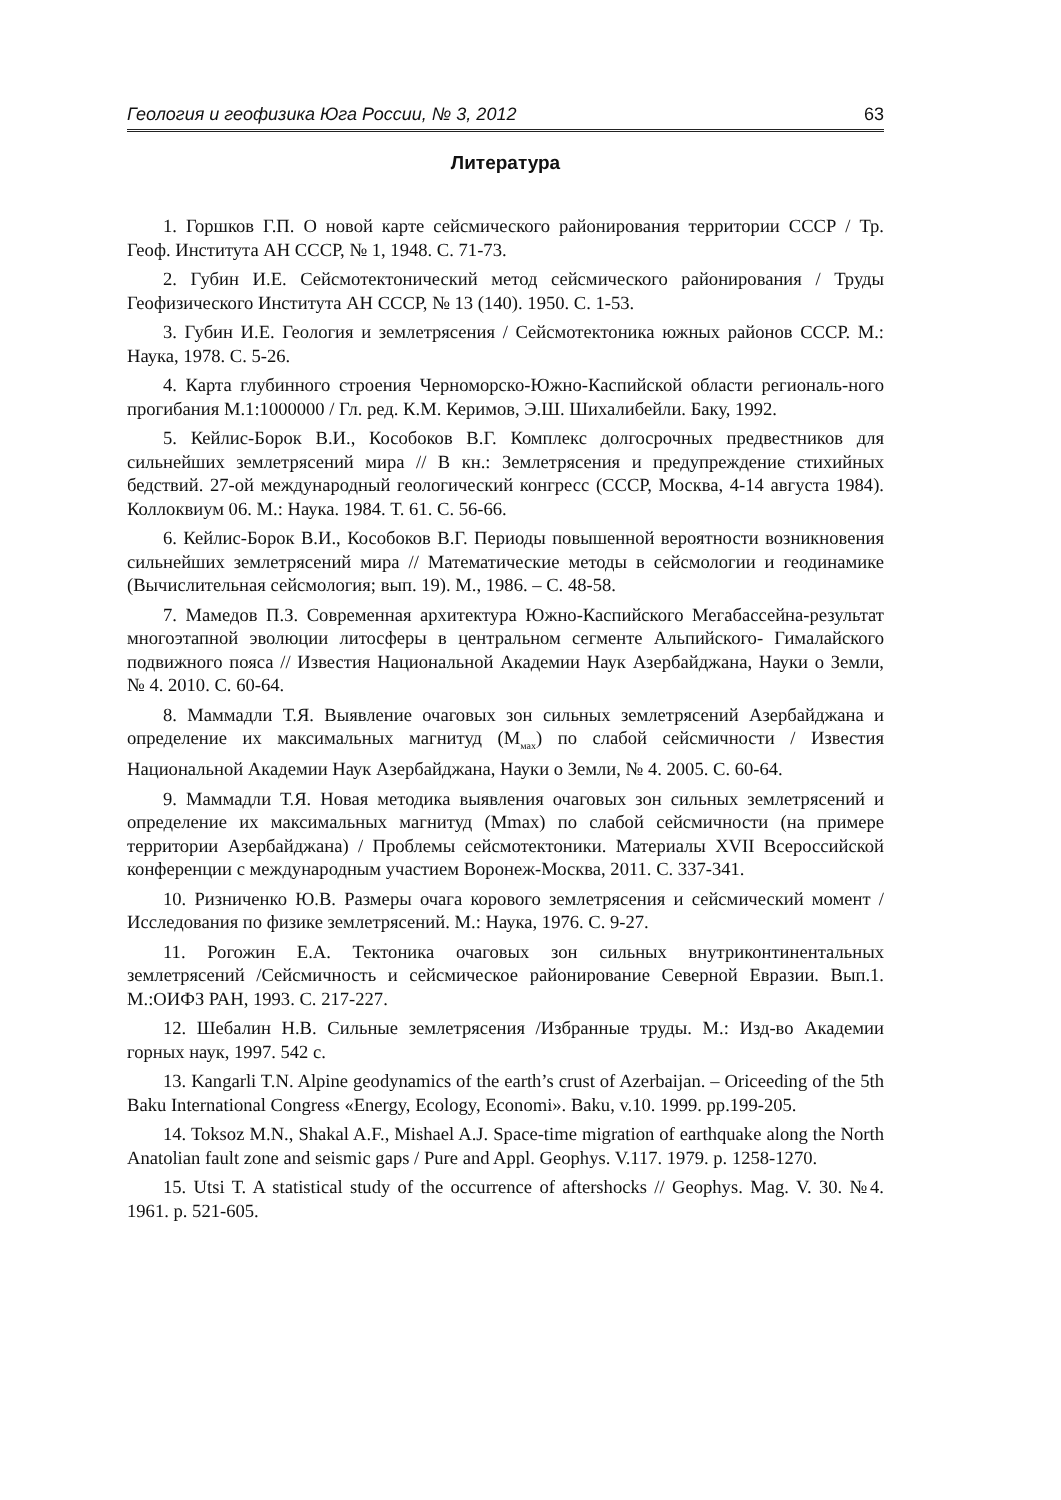Геология и геофизика Юга России, № 3, 2012 63
Литература
1. Горшков Г.П. О новой карте сейсмического районирования территории СССР / Тр. Геоф. Института АН СССР, № 1, 1948. С. 71-73.
2. Губин И.Е. Сейсмотектонический метод сейсмического районирования / Труды Геофизического Института АН СССР, № 13 (140). 1950. С. 1-53.
3. Губин И.Е. Геология и землетрясения / Сейсмотектоника южных районов СССР. М.: Наука, 1978. С. 5-26.
4. Карта глубинного строения Черноморско-Южно-Каспийской области региональ-ного прогибания М.1:1000000 / Гл. ред. К.М. Керимов, Э.Ш. Шихалибейли. Баку, 1992.
5. Кейлис-Борок В.И., Кособоков В.Г. Комплекс долгосрочных предвестников для сильнейших землетрясений мира // В кн.: Землетрясения и предупреждение стихийных бедствий. 27-ой международный геологический конгресс (СССР, Москва, 4-14 августа 1984). Коллоквиум 06. М.: Наука. 1984. Т. 61. С. 56-66.
6. Кейлис-Борок В.И., Кособоков В.Г. Периоды повышенной вероятности возникновения сильнейших землетрясений мира // Математические методы в сейсмологии и геодинамике (Вычислительная сейсмология; вып. 19). М., 1986. – С. 48-58.
7. Мамедов П.З. Современная архитектура Южно-Каспийского Мегабассейна-результат многоэтапной эволюции литосферы в центральном сегменте Альпийского- Гималайского подвижного пояса // Известия Национальной Академии Наук Азербайджана, Науки о Земли, № 4. 2010. С. 60-64.
8. Маммадли Т.Я. Выявление очаговых зон сильных землетрясений Азербайджана и определение их максимальных магнитуд (М<sub>мах</sub>) по слабой сейсмичности / Известия Национальной Академии Наук Азербайджана, Науки о Земли, № 4. 2005. С. 60-64.
9. Маммадли Т.Я. Новая методика выявления очаговых зон сильных землетрясений и определение их максимальных магнитуд (Mmax) по слабой сейсмичности (на примере территории Азербайджана) / Проблемы сейсмотектоники. Материалы XVII Всероссийской конференции с международным участием Воронеж-Москва, 2011. С. 337-341.
10. Ризниченко Ю.В. Размеры очага корового землетрясения и сейсмический момент / Исследования по физике землетрясений. М.: Наука, 1976. С. 9-27.
11. Рогожин Е.А. Тектоника очаговых зон сильных внутриконтинентальных землетрясений /Сейсмичность и сейсмическое районирование Северной Евразии. Вып.1. М.:ОИФЗ РАН, 1993. С. 217-227.
12. Шебалин Н.В. Сильные землетрясения /Избранные труды. М.: Изд-во Академии горных наук, 1997. 542 с.
13. Kangarli T.N. Alpine geodynamics of the earth’s crust of Azerbaijan. – Oriceeding of the 5th Baku International Congress «Energy, Ecology, Economi». Baku, v.10. 1999. pp.199-205.
14. Toksoz M.N., Shakal A.F., Mishael A.J. Space-time migration of earthquake along the North Anatolian fault zone and seismic gaps / Pure and Appl. Geophys. V.117. 1979. p. 1258-1270.
15. Utsi T. A statistical study of the occurrence of aftershocks // Geophys. Mag. V. 30. №4. 1961. p. 521-605.